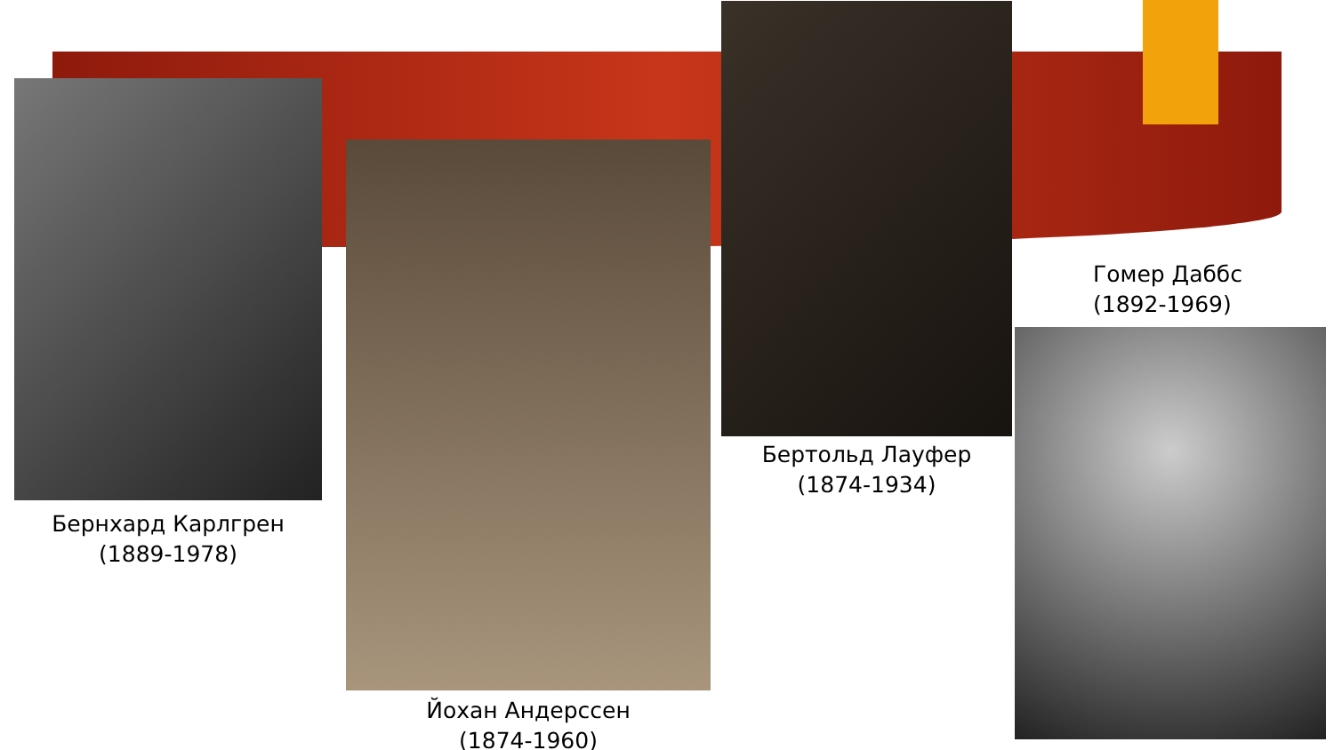Бернхард Карлгрен
(1889-1978)
Йохан Андерссен
(1874-1960)
Бертольд Лауфер
(1874-1934)
Гомер Даббс
(1892-1969)